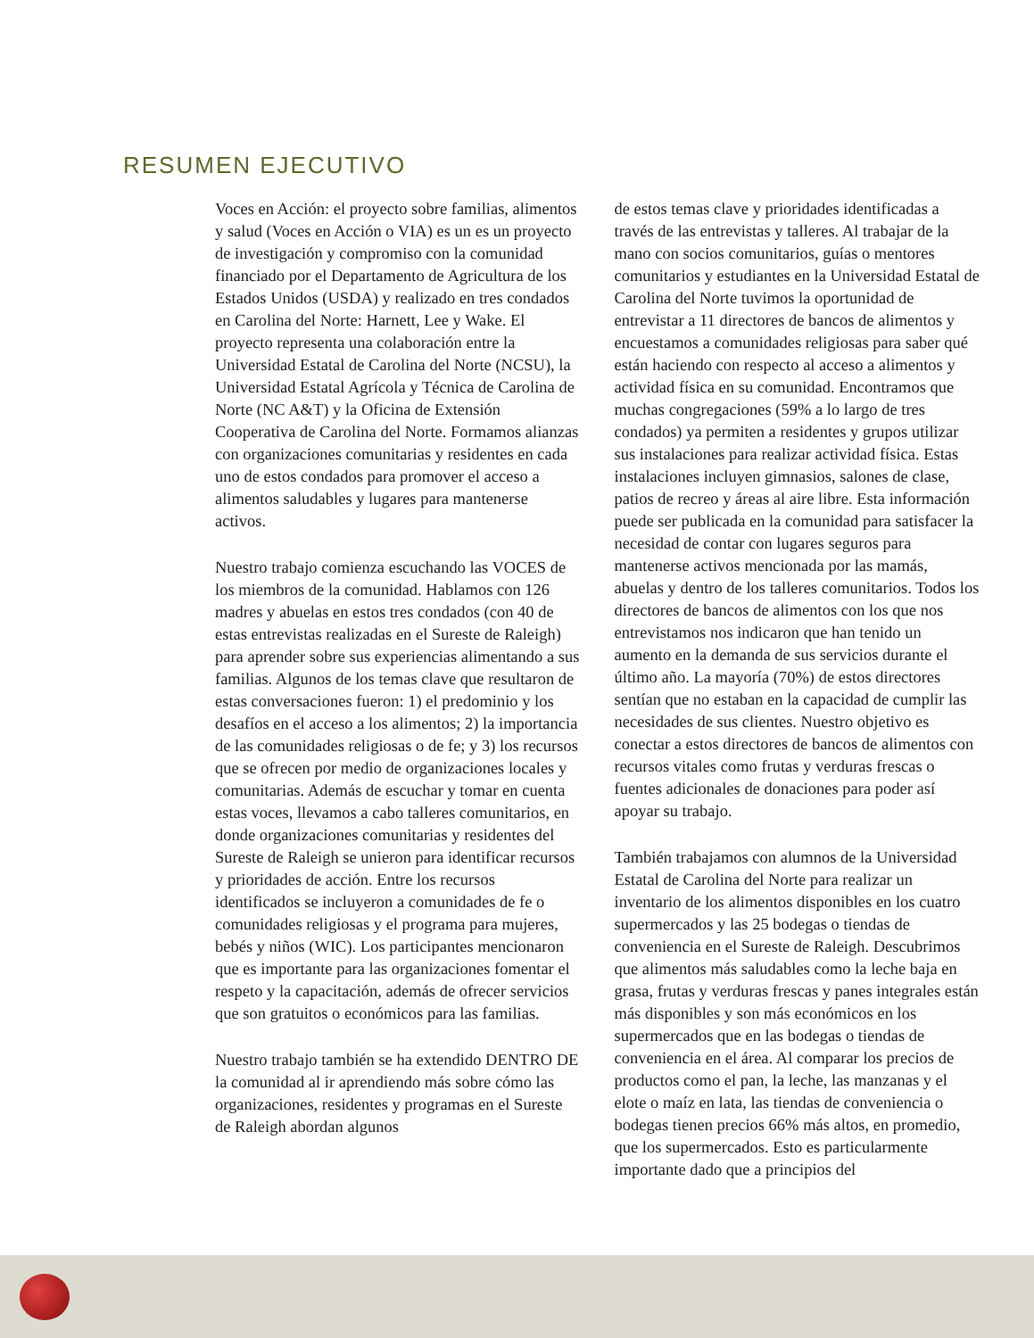RESUMEN EJECUTIVO
Voces en Acción: el proyecto sobre familias, alimentos y salud (Voces en Acción o VIA) es un es un proyecto de investigación y compromiso con la comunidad financiado por el Departamento de Agricultura de los Estados Unidos (USDA) y realizado en tres condados en Carolina del Norte: Harnett, Lee y Wake. El proyecto representa una colaboración entre la Universidad Estatal de Carolina del Norte (NCSU), la Universidad Estatal Agrícola y Técnica de Carolina de Norte (NC A&T) y la Oficina de Extensión Cooperativa de Carolina del Norte. Formamos alianzas con organizaciones comunitarias y residentes en cada uno de estos condados para promover el acceso a alimentos saludables y lugares para mantenerse activos.
Nuestro trabajo comienza escuchando las VOCES de los miembros de la comunidad. Hablamos con 126 madres y abuelas en estos tres condados (con 40 de estas entrevistas realizadas en el Sureste de Raleigh) para aprender sobre sus experiencias alimentando a sus familias. Algunos de los temas clave que resultaron de estas conversaciones fueron: 1) el predominio y los desafíos en el acceso a los alimentos; 2) la importancia de las comunidades religiosas o de fe; y 3) los recursos que se ofrecen por medio de organizaciones locales y comunitarias. Además de escuchar y tomar en cuenta estas voces, llevamos a cabo talleres comunitarios, en donde organizaciones comunitarias y residentes del Sureste de Raleigh se unieron para identificar recursos y prioridades de acción. Entre los recursos identificados se incluyeron a comunidades de fe o comunidades religiosas y el programa para mujeres, bebés y niños (WIC). Los participantes mencionaron que es importante para las organizaciones fomentar el respeto y la capacitación, además de ofrecer servicios que son gratuitos o económicos para las familias.
Nuestro trabajo también se ha extendido DENTRO DE la comunidad al ir aprendiendo más sobre cómo las organizaciones, residentes y programas en el Sureste de Raleigh abordan algunos
de estos temas clave y prioridades identificadas a través de las entrevistas y talleres. Al trabajar de la mano con socios comunitarios, guías o mentores comunitarios y estudiantes en la Universidad Estatal de Carolina del Norte tuvimos la oportunidad de entrevistar a 11 directores de bancos de alimentos y encuestamos a comunidades religiosas para saber qué están haciendo con respecto al acceso a alimentos y actividad física en su comunidad. Encontramos que muchas congregaciones (59% a lo largo de tres condados) ya permiten a residentes y grupos utilizar sus instalaciones para realizar actividad física. Estas instalaciones incluyen gimnasios, salones de clase, patios de recreo y áreas al aire libre. Esta información puede ser publicada en la comunidad para satisfacer la necesidad de contar con lugares seguros para mantenerse activos mencionada por las mamás, abuelas y dentro de los talleres comunitarios. Todos los directores de bancos de alimentos con los que nos entrevistamos nos indicaron que han tenido un aumento en la demanda de sus servicios durante el último año. La mayoría (70%) de estos directores sentían que no estaban en la capacidad de cumplir las necesidades de sus clientes. Nuestro objetivo es conectar a estos directores de bancos de alimentos con recursos vitales como frutas y verduras frescas o fuentes adicionales de donaciones para poder así apoyar su trabajo.
También trabajamos con alumnos de la Universidad Estatal de Carolina del Norte para realizar un inventario de los alimentos disponibles en los cuatro supermercados y las 25 bodegas o tiendas de conveniencia en el Sureste de Raleigh. Descubrimos que alimentos más saludables como la leche baja en grasa, frutas y verduras frescas y panes integrales están más disponibles y son más económicos en los supermercados que en las bodegas o tiendas de conveniencia en el área. Al comparar los precios de productos como el pan, la leche, las manzanas y el elote o maíz en lata, las tiendas de conveniencia o bodegas tienen precios 66% más altos, en promedio, que los supermercados. Esto es particularmente importante dado que a principios del